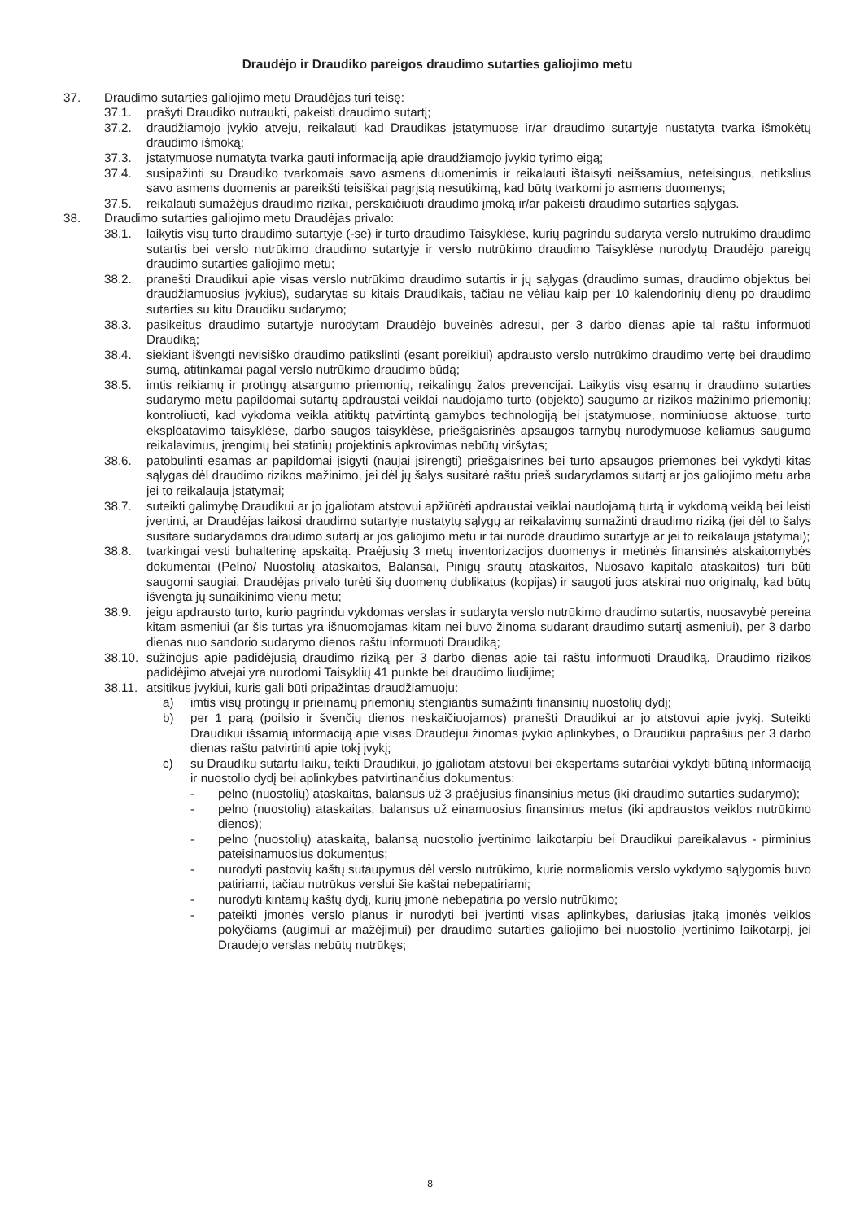Draudėjo ir Draudiko pareigos draudimo sutarties galiojimo metu
37. Draudimo sutarties galiojimo metu Draudėjas turi teisę:
37.1. prašyti Draudiko nutraukti, pakeisti draudimo sutartį;
37.2. draudžiamojo įvykio atveju, reikalauti kad Draudikas įstatymuose ir/ar draudimo sutartyje nustatyta tvarka išmokėtų draudimo išmoką;
37.3. įstatymuose numatyta tvarka gauti informaciją apie draudžiamojo įvykio tyrimo eigą;
37.4. susipažinti su Draudiko tvarkomais savo asmens duomenimis ir reikalauti ištaisyti neišsamius, neteisingus, netikslius savo asmens duomenis ar pareikšti teisiškai pagrįstą nesutikimą, kad būtų tvarkomi jo asmens duomenys;
37.5. reikalauti sumažėjus draudimo rizikai, perskaičiuoti draudimo įmoką ir/ar pakeisti draudimo sutarties sąlygas.
38. Draudimo sutarties galiojimo metu Draudėjas privalo:
38.1. laikytis visų turto draudimo sutartyje (-se) ir turto draudimo Taisyklėse, kurių pagrindu sudaryta verslo nutrūkimo draudimo sutartis bei verslo nutrūkimo draudimo sutartyje ir verslo nutrūkimo draudimo Taisyklėse nurodytų Draudėjo pareigų draudimo sutarties galiojimo metu;
38.2. pranešti Draudikui apie visas verslo nutrūkimo draudimo sutartis ir jų sąlygas (draudimo sumas, draudimo objektus bei draudžiamuosius įvykius), sudarytas su kitais Draudikais, tačiau ne vėliau kaip per 10 kalendorinių dienų po draudimo sutarties su kitu Draudiku sudarymo;
38.3. pasikeitus draudimo sutartyje nurodytam Draudėjo buveinės adresui, per 3 darbo dienas apie tai raštu informuoti Draudiką;
38.4. siekiant išvengti nevisiško draudimo patikslinti (esant poreikiui) apdrausto verslo nutrūkimo draudimo vertę bei draudimo sumą, atitinkamai pagal verslo nutrūkimo draudimo būdą;
38.5. imtis reikiamų ir protingų atsargumo priemonių, reikalingų žalos prevencijai. Laikytis visų esamų ir draudimo sutarties sudarymo metu papildomai sutartų apdraustai veiklai naudojamo turto (objekto) saugumo ar rizikos mažinimo priemonių; kontroliuoti, kad vykdoma veikla atitiktų patvirtintą gamybos technologiją bei įstatymuose, norminiuose aktuose, turto eksploatavimo taisyklėse, darbo saugos taisyklėse, priešgaisrinės apsaugos tarnybų nurodymuose keliamus saugumo reikalavimus, įrengimų bei statinių projektinis apkrovimas nebūtų viršytas;
38.6. patobulinti esamas ar papildomai įsigyti (naujai įsirengti) priešgaisrines bei turto apsaugos priemones bei vykdyti kitas sąlygas dėl draudimo rizikos mažinimo, jei dėl jų šalys susitarė raštu prieš sudarydamos sutartį ar jos galiojimo metu arba jei to reikalauja įstatymai;
38.7. suteikti galimybę Draudikui ar jo įgaliotam atstovui apžiūrėti apdraustai veiklai naudojamą turtą ir vykdomą veiklą bei leisti įvertinti, ar Draudėjas laikosi draudimo sutartyje nustatytų sąlygų ar reikalavimų sumažinti draudimo riziką (jei dėl to šalys susitarė sudarydamos draudimo sutartį ar jos galiojimo metu ir tai nurodė draudimo sutartyje ar jei to reikalauja įstatymai);
38.8. tvarkingai vesti buhalterinę apskaitą. Praėjusių 3 metų inventorizacijos duomenys ir metinės finansinės atskaitomybės dokumentai (Pelno/ Nuostolių ataskaitos, Balansai, Pinigų srautų ataskaitos, Nuosavo kapitalo ataskaitos) turi būti saugomi saugiai. Draudėjas privalo turėti šių duomenų dublikatus (kopijas) ir saugoti juos atskirai nuo originalų, kad būtų išvengta jų sunaikinimo vienu metu;
38.9. jeigu apdrausto turto, kurio pagrindu vykdomas verslas ir sudaryta verslo nutrūkimo draudimo sutartis, nuosavybė pereina kitam asmeniui (ar šis turtas yra išnuomojamas kitam nei buvo žinoma sudarant draudimo sutartį asmeniui), per 3 darbo dienas nuo sandorio sudarymo dienos raštu informuoti Draudiką;
38.10. sužinojus apie padidėjusią draudimo riziką per 3 darbo dienas apie tai raštu informuoti Draudiką. Draudimo rizikos padidėjimo atvejai yra nurodomi Taisyklių 41 punkte bei draudimo liudijime;
38.11. atsitikus įvykiui, kuris gali būti pripažintas draudžiamuoju:
a) imtis visų protingų ir prieinamų priemonių stengiantis sumažinti finansinių nuostolių dydį;
b) per 1 parą (poilsio ir švenčių dienos neskaičiuojamos) pranešti Draudikui ar jo atstovui apie įvykį. Suteikti Draudikui išsamią informaciją apie visas Draudėjui žinomas įvykio aplinkybes, o Draudikui paprašius per 3 darbo dienas raštu patvirtinti apie tokį įvykį;
c) su Draudiku sutartu laiku, teikti Draudikui, jo įgaliotam atstovui bei ekspertams sutarčiai vykdyti būtiną informaciją ir nuostolio dydį bei aplinkybes patvirtinančius dokumentus:
- pelno (nuostolių) ataskaitas, balansus už 3 praėjusius finansinius metus (iki draudimo sutarties sudarymo);
- pelno (nuostolių) ataskaitas, balansus už einamuosius finansinius metus (iki apdraustos veiklos nutrūkimo dienos);
- pelno (nuostolių) ataskaitą, balansą nuostolio įvertinimo laikotarpiu bei Draudikui pareikalavus - pirminius pateisinamuosius dokumentus;
- nurodyti pastovių kaštų sutaupymus dėl verslo nutrūkimo, kurie normaliomis verslo vykdymo sąlygomis buvo patiriami, tačiau nutrūkus verslui šie kaštai nebepatiriami;
- nurodyti kintamų kaštų dydį, kurių įmonė nebepatiria po verslo nutrūkimo;
- pateikti įmonės verslo planus ir nurodyti bei įvertinti visas aplinkybes, dariusias įtaką įmonės veiklos pokyčiams (augimui ar mažėjimui) per draudimo sutarties galiojimo bei nuostolio įvertinimo laikotarpį, jei Draudėjo verslas nebūtų nutrūkęs;
8